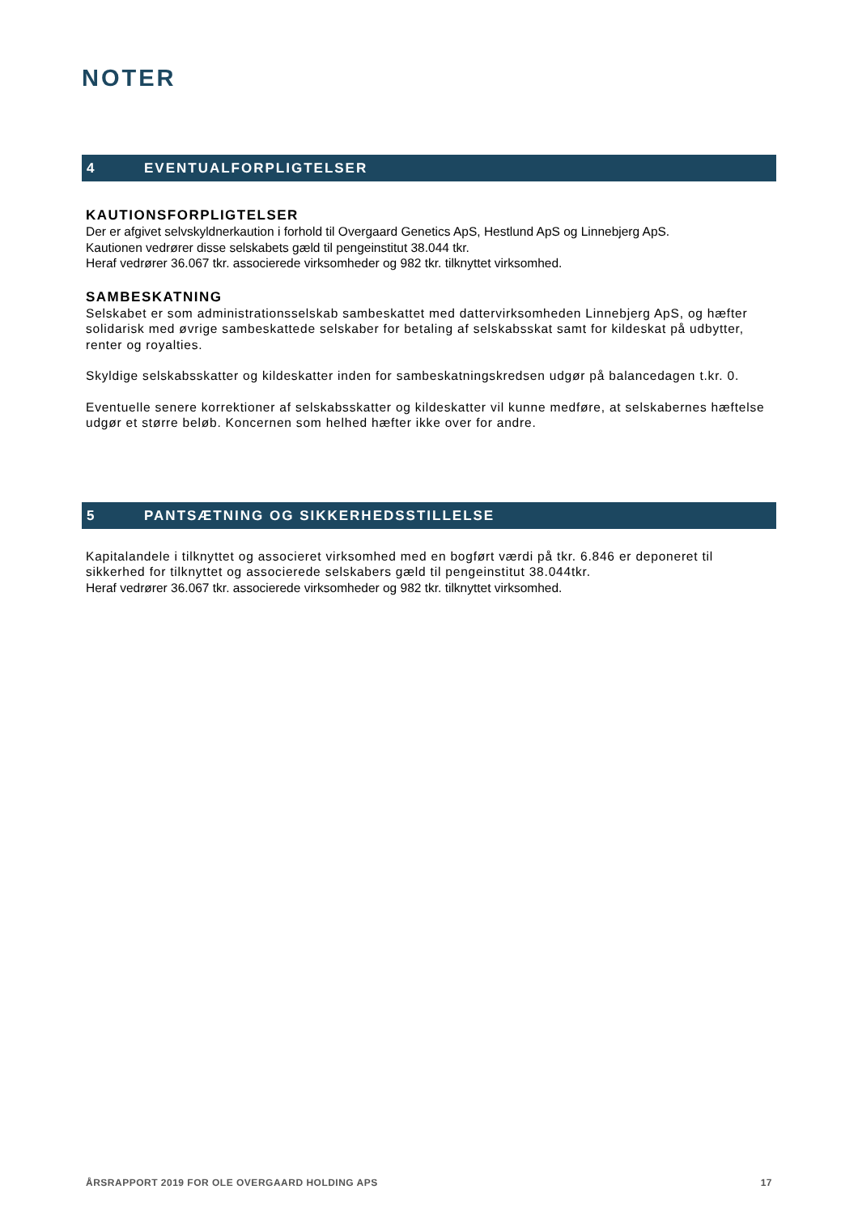NOTER
4 EVENTUALFORPLIGTELSER
KAUTIONSFORPLIGTELSER
Der er afgivet selvskyldnerkaution i forhold til Overgaard Genetics ApS, Hestlund ApS og Linnebjerg ApS.
Kautionen vedrører disse selskabets gæld til pengeinstitut 38.044 tkr.
Heraf vedrører 36.067 tkr. associerede virksomheder og 982 tkr. tilknyttet virksomhed.
SAMBESKATNING
Selskabet er som administrationsselskab sambeskattet med dattervirksomheden Linnebjerg ApS, og hæfter solidarisk med øvrige sambeskattede selskaber for betaling af selskabsskat samt for kildeskat på udbytter, renter og royalties.
Skyldige selskabsskatter og kildeskatter inden for sambeskatningskredsen udgør på balancedagen t.kr. 0.
Eventuelle senere korrektioner af selskabsskatter og kildeskatter vil kunne medføre, at selskabernes hæftelse udgør et større beløb. Koncernen som helhed hæfter ikke over for andre.
5 PANTSÆTNING OG SIKKERHEDSSTILLELSE
Kapitalandele i tilknyttet og associeret virksomhed med en bogført værdi på tkr. 6.846 er deponeret til sikkerhed for tilknyttet og associerede selskabers gæld til pengeinstitut 38.044tkr.
Heraf vedrører 36.067 tkr. associerede virksomheder og 982 tkr. tilknyttet virksomhed.
ÅRSRAPPORT 2019 FOR OLE OVERGAARD HOLDING APS 17